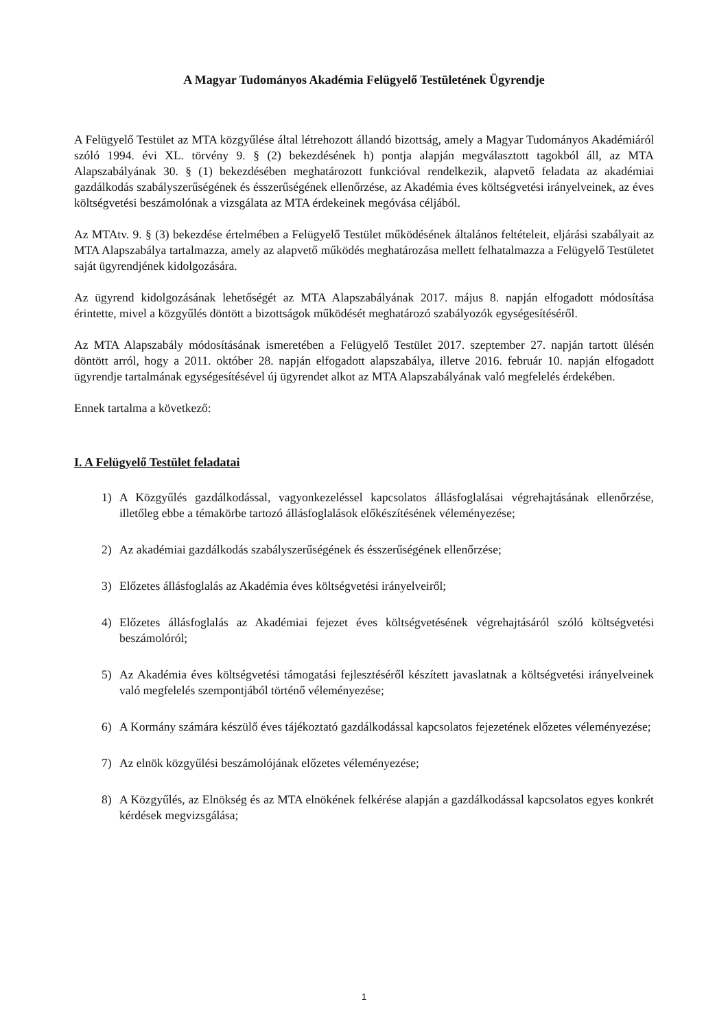A Magyar Tudományos Akadémia Felügyelő Testületének Ügyrendje
A Felügyelő Testület az MTA közgyűlése által létrehozott állandó bizottság, amely a Magyar Tudományos Akadémiáról szóló 1994. évi XL. törvény 9. § (2) bekezdésének h) pontja alapján megválasztott tagokból áll, az MTA Alapszabályának 30. § (1) bekezdésében meghatározott funkcióval rendelkezik, alapvető feladata az akadémiai gazdálkodás szabályszerűségének és ésszerűségének ellenőrzése, az Akadémia éves költségvetési irányelveinek, az éves költségvetési beszámolónak a vizsgálata az MTA érdekeinek megóvása céljából.
Az MTAtv. 9. § (3) bekezdése értelmében a Felügyelő Testület működésének általános feltételeit, eljárási szabályait az MTA Alapszabálya tartalmazza, amely az alapvető működés meghatározása mellett felhatalmazza a Felügyelő Testületet saját ügyrendjének kidolgozására.
Az ügyrend kidolgozásának lehetőségét az MTA Alapszabályának 2017. május 8. napján elfogadott módosítása érintette, mivel a közgyűlés döntött a bizottságok működését meghatározó szabályozók egységesítéséről.
Az MTA Alapszabály módosításának ismeretében a Felügyelő Testület 2017. szeptember 27. napján tartott ülésén döntött arról, hogy a 2011. október 28. napján elfogadott alapszabálya, illetve 2016. február 10. napján elfogadott ügyrendje tartalmának egységesítésével új ügyrendet alkot az MTA Alapszabályának való megfelelés érdekében.
Ennek tartalma a következő:
I. A Felügyelő Testület feladatai
1) A Közgyűlés gazdálkodással, vagyonkezeléssel kapcsolatos állásfoglalásai végrehajtásának ellenőrzése, illetőleg ebbe a témakörbe tartozó állásfoglalások előkészítésének véleményezése;
2) Az akadémiai gazdálkodás szabályszerűségének és ésszerűségének ellenőrzése;
3) Előzetes állásfoglalás az Akadémia éves költségvetési irányelveiről;
4) Előzetes állásfoglalás az Akadémiai fejezet éves költségvetésének végrehajtásáról szóló költségvetési beszámolóról;
5) Az Akadémia éves költségvetési támogatási fejlesztéséről készített javaslatnak a költségvetési irányelveinek való megfelelés szempontjából történő véleményezése;
6) A Kormány számára készülő éves tájékoztató gazdálkodással kapcsolatos fejezetének előzetes véleményezése;
7) Az elnök közgyűlési beszámolójának előzetes véleményezése;
8) A Közgyűlés, az Elnökség és az MTA elnökének felkérése alapján a gazdálkodással kapcsolatos egyes konkrét kérdések megvizsgálása;
1